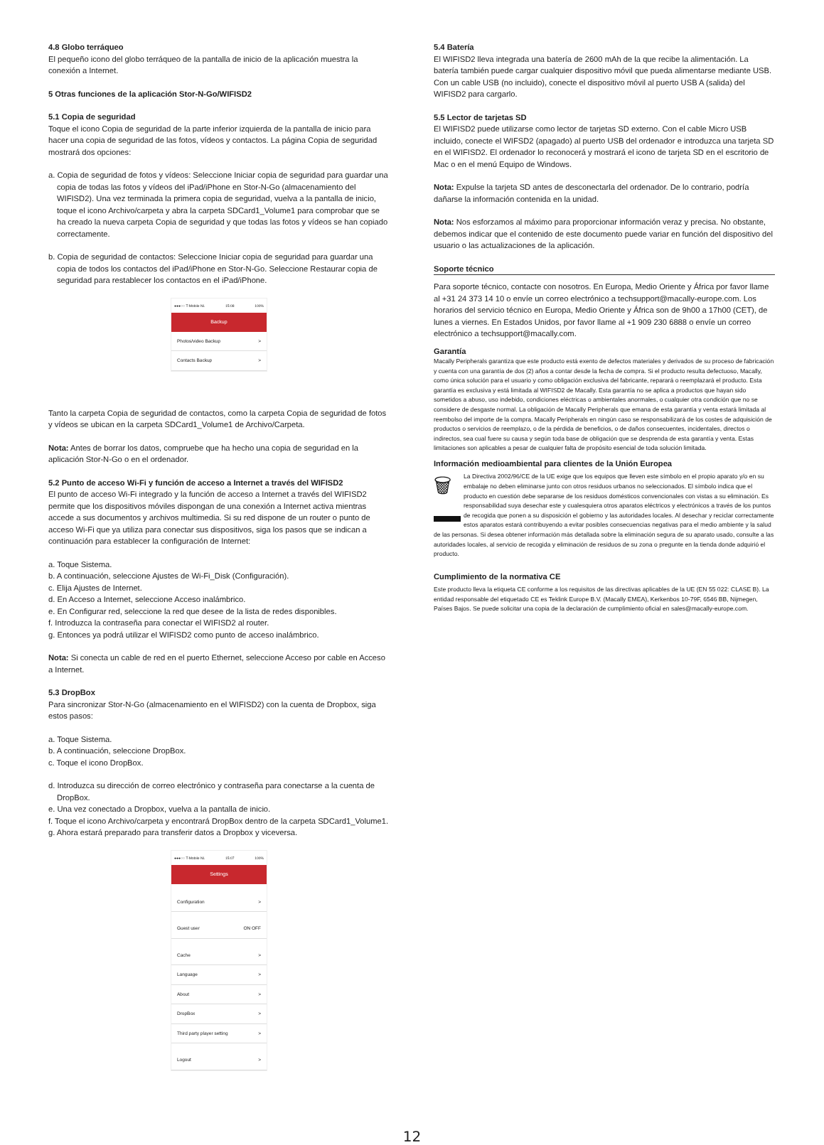4.8 Globo terráqueo
El pequeño icono del globo terráqueo de la pantalla de inicio de la aplicación muestra la conexión a Internet.
5 Otras funciones de la aplicación Stor-N-Go/WIFISD2
5.1 Copia de seguridad
Toque el icono Copia de seguridad de la parte inferior izquierda de la pantalla de inicio para hacer una copia de seguridad de las fotos, vídeos y contactos. La página Copia de seguridad mostrará dos opciones:
a. Copia de seguridad de fotos y vídeos: Seleccione Iniciar copia de seguridad para guardar una copia de todas las fotos y vídeos del iPad/iPhone en Stor-N-Go (almacenamiento del WIFISD2). Una vez terminada la primera copia de seguridad, vuelva a la pantalla de inicio, toque el icono Archivo/carpeta y abra la carpeta SDCard1_Volume1 para comprobar que se ha creado la nueva carpeta Copia de seguridad y que todas las fotos y vídeos se han copiado correctamente.
b. Copia de seguridad de contactos: Seleccione Iniciar copia de seguridad para guardar una copia de todos los contactos del iPad/iPhone en Stor-N-Go. Seleccione Restaurar copia de seguridad para restablecer los contactos en el iPad/iPhone.
●●●○○ T-Mobile NL 15:08 100%
Backup
Photos/video Backup >
Contacts Backup >
Tanto la carpeta Copia de seguridad de contactos, como la carpeta Copia de seguridad de fotos y vídeos se ubican en la carpeta SDCard1_Volume1 de Archivo/Carpeta.
Nota: Antes de borrar los datos, compruebe que ha hecho una copia de seguridad en la aplicación Stor-N-Go o en el ordenador.
5.2 Punto de acceso Wi-Fi y función de acceso a Internet a través del WIFISD2
El punto de acceso Wi-Fi integrado y la función de acceso a Internet a través del WIFISD2 permite que los dispositivos móviles dispongan de una conexión a Internet activa mientras accede a sus documentos y archivos multimedia. Si su red dispone de un router o punto de acceso Wi-Fi que ya utiliza para conectar sus dispositivos, siga los pasos que se indican a continuación para establecer la configuración de Internet:
a. Toque Sistema.
b. A continuación, seleccione Ajustes de Wi-Fi_Disk (Configuración).
c. Elija Ajustes de Internet.
d. En Acceso a Internet, seleccione Acceso inalámbrico.
e. En Configurar red, seleccione la red que desee de la lista de redes disponibles.
f. Introduzca la contraseña para conectar el WIFISD2 al router.
g. Entonces ya podrá utilizar el WIFISD2 como punto de acceso inalámbrico.
Nota: Si conecta un cable de red en el puerto Ethernet, seleccione Acceso por cable en Acceso a Internet.
5.3 DropBox
Para sincronizar Stor-N-Go (almacenamiento en el WIFISD2) con la cuenta de Dropbox, siga estos pasos:
a. Toque Sistema.
b. A continuación, seleccione DropBox.
c. Toque el icono DropBox.
d. Introduzca su dirección de correo electrónico y contraseña para conectarse a la cuenta de DropBox.
e. Una vez conectado a Dropbox, vuelva a la pantalla de inicio.
f. Toque el icono Archivo/carpeta y encontrará DropBox dentro de la carpeta SDCard1_Volume1.
g. Ahora estará preparado para transferir datos a Dropbox y viceversa.
●●●○○ T-Mobile NL 15:07 100%
Settings
Configuration >
Guest user ON OFF
Cache >
Language >
About >
DropBox >
Third party player setting >
Logout >
5.4 Batería
El WIFISD2 lleva integrada una batería de 2600 mAh de la que recibe la alimentación. La batería también puede cargar cualquier dispositivo móvil que pueda alimentarse mediante USB. Con un cable USB (no incluido), conecte el dispositivo móvil al puerto USB A (salida) del WIFISD2 para cargarlo.
5.5 Lector de tarjetas SD
El WIFISD2 puede utilizarse como lector de tarjetas SD externo. Con el cable Micro USB incluido, conecte el WIFSD2 (apagado) al puerto USB del ordenador e introduzca una tarjeta SD en el WIFISD2. El ordenador lo reconocerá y mostrará el icono de tarjeta SD en el escritorio de Mac o en el menú Equipo de Windows.
Nota: Expulse la tarjeta SD antes de desconectarla del ordenador. De lo contrario, podría dañarse la información contenida en la unidad.
Nota: Nos esforzamos al máximo para proporcionar información veraz y precisa. No obstante, debemos indicar que el contenido de este documento puede variar en función del dispositivo del usuario o las actualizaciones de la aplicación.
Soporte técnico
Para soporte técnico, contacte con nosotros. En Europa, Medio Oriente y África por favor llame al +31 24 373 14 10 o envíe un correo electrónico a techsupport@macally-europe.com. Los horarios del servicio técnico en Europa, Medio Oriente y África son de 9h00 a 17h00 (CET), de lunes a viernes. En Estados Unidos, por favor llame al +1 909 230 6888 o envíe un correo electrónico a techsupport@macally.com.
Garantía
Macally Peripherals garantiza que este producto está exento de defectos materiales y derivados de su proceso de fabricación y cuenta con una garantía de dos (2) años a contar desde la fecha de compra. Si el producto resulta defectuoso, Macally, como única solución para el usuario y como obligación exclusiva del fabricante, reparará o reemplazará el producto. Esta garantía es exclusiva y está limitada al WIFISD2 de Macally. Esta garantía no se aplica a productos que hayan sido sometidos a abuso, uso indebido, condiciones eléctricas o ambientales anormales, o cualquier otra condición que no se considere de desgaste normal. La obligación de Macally Peripherals que emana de esta garantía y venta estará limitada al reembolso del importe de la compra. Macally Peripherals en ningún caso se responsabilizará de los costes de adquisición de productos o servicios de reemplazo, o de la pérdida de beneficios, o de daños consecuentes, incidentales, directos o indirectos, sea cual fuere su causa y según toda base de obligación que se desprenda de esta garantía y venta. Estas limitaciones son aplicables a pesar de cualquier falta de propósito esencial de toda solución limitada.
Información medioambiental para clientes de la Unión Europea
🗑 La Directiva 2002/96/CE de la UE exige que los equipos que lleven este símbolo en el propio aparato y/o en su embalaje no deben eliminarse junto con otros residuos urbanos no seleccionados. El símbolo indica que el producto en cuestión debe separarse de los residuos domésticos convencionales con vistas a su eliminación. Es responsabilidad suya desechar este y cualesquiera otros aparatos eléctricos y electrónicos a través de los puntos de recogida que ponen a su disposición el gobierno y las autoridades locales. Al desechar y reciclar correctamente estos aparatos estará contribuyendo a evitar posibles consecuencias negativas para el medio ambiente y la salud de las personas. Si desea obtener información más detallada sobre la eliminación segura de su aparato usado, consulte a las autoridades locales, al servicio de recogida y eliminación de residuos de su zona o pregunte en la tienda donde adquirió el producto.
Cumplimiento de la normativa CE
Este producto lleva la etiqueta CE conforme a los requisitos de las directivas aplicables de la UE (EN 55 022: CLASE B). La entidad responsable del etiquetado CE es Teklink Europe B.V. (Macally EMEA), Kerkenbos 10-79F, 6546 BB, Nijmegen, Países Bajos. Se puede solicitar una copia de la declaración de cumplimiento oficial en sales@macally-europe.com.
12